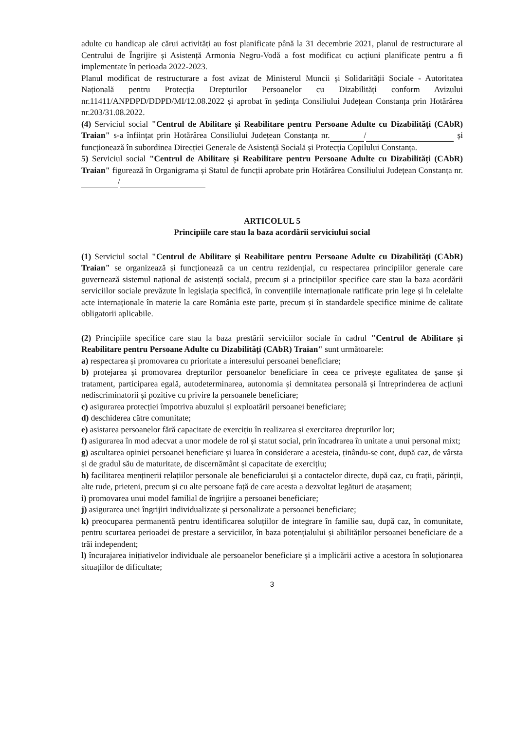adulte cu handicap ale cărui activități au fost planificate până la 31 decembrie 2021, planul de restructurare al Centrului de Îngrijire și Asistență Armonia Negru-Vodă a fost modificat cu acțiuni planificate pentru a fi implementate în perioada 2022-2023.
Planul modificat de restructurare a fost avizat de Ministerul Muncii și Solidarității Sociale - Autoritatea Națională pentru Protecția Drepturilor Persoanelor cu Dizabilități conform Avizului nr.11411/ANPDPD/DDPD/MI/12.08.2022 și aprobat în ședința Consiliului Județean Constanța prin Hotărârea nr.203/31.08.2022.
(4) Serviciul social "Centrul de Abilitare și Reabilitare pentru Persoane Adulte cu Dizabilități (CAbR) Traian" s-a înființat prin Hotărârea Consiliului Județean Constanța nr. / și funcționează în subordinea Direcției Generale de Asistență Socială și Protecția Copilului Constanța.
5) Serviciul social "Centrul de Abilitare și Reabilitare pentru Persoane Adulte cu Dizabilități (CAbR) Traian" figurează în Organigrama și Statul de funcții aprobate prin Hotărârea Consiliului Județean Constanța nr. /
ARTICOLUL 5
Principiile care stau la baza acordării serviciului social
(1) Serviciul social "Centrul de Abilitare și Reabilitare pentru Persoane Adulte cu Dizabilități (CAbR) Traian" se organizează și funcționează ca un centru rezidențial, cu respectarea principiilor generale care guvernează sistemul național de asistență socială, precum și a principiilor specifice care stau la baza acordării serviciilor sociale prevăzute în legislația specifică, în convențiile internaționale ratificate prin lege și în celelalte acte internaționale în materie la care România este parte, precum și în standardele specifice minime de calitate obligatorii aplicabile.
(2) Principiile specifice care stau la baza prestării serviciilor sociale în cadrul "Centrul de Abilitare și Reabilitare pentru Persoane Adulte cu Dizabilități (CAbR) Traian" sunt următoarele:
a) respectarea și promovarea cu prioritate a interesului persoanei beneficiare;
b) protejarea și promovarea drepturilor persoanelor beneficiare în ceea ce privește egalitatea de șanse și tratament, participarea egală, autodeterminarea, autonomia și demnitatea personală și întreprinderea de acțiuni nediscriminatorii și pozitive cu privire la persoanele beneficiare;
c) asigurarea protecției împotriva abuzului și exploatării persoanei beneficiare;
d) deschiderea către comunitate;
e) asistarea persoanelor fără capacitate de exercițiu în realizarea și exercitarea drepturilor lor;
f) asigurarea în mod adecvat a unor modele de rol și statut social, prin încadrarea în unitate a unui personal mixt;
g) ascultarea opiniei persoanei beneficiare și luarea în considerare a acesteia, ținându-se cont, după caz, de vârsta și de gradul său de maturitate, de discernământ și capacitate de exercițiu;
h) facilitarea menținerii relațiilor personale ale beneficiarului și a contactelor directe, după caz, cu frații, părinții, alte rude, prieteni, precum și cu alte persoane față de care acesta a dezvoltat legături de atașament;
i) promovarea unui model familial de îngrijire a persoanei beneficiare;
j) asigurarea unei îngrijiri individualizate și personalizate a persoanei beneficiare;
k) preocuparea permanentă pentru identificarea soluțiilor de integrare în familie sau, după caz, în comunitate, pentru scurtarea perioadei de prestare a serviciilor, în baza potențialului și abilităților persoanei beneficiare de a trăi independent;
l) încurajarea inițiativelor individuale ale persoanelor beneficiare și a implicării active a acestora în soluționarea situațiilor de dificultate;
3